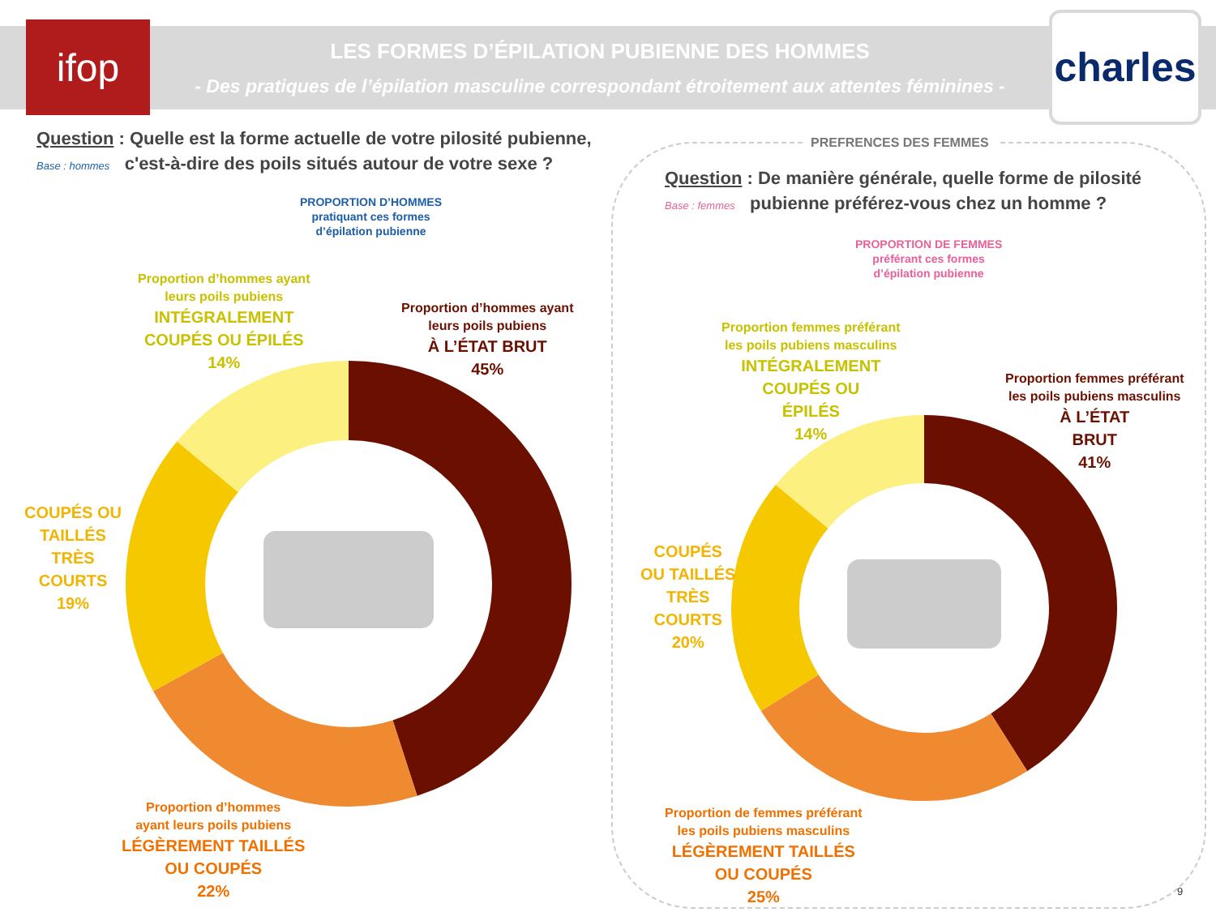ifop
LES FORMES D’ÉPILATION PUBIENNE DES HOMMES
- Des pratiques de l’épilation masculine correspondant étroitement aux attentes féminines -
charles
Question : Quelle est la forme actuelle de votre pilosité pubienne,
Base : hommes c'est-à-dire des poils situés autour de votre sexe ?
PROPORTION D’HOMMES
pratiquant ces formes
d’épilation pubienne
Proportion d’hommes ayant
leurs poils pubiens
INTÉGRALEMENT
COUPÉS OU ÉPILÉS
14%
Proportion d’hommes ayant
leurs poils pubiens
À L’ÉTAT BRUT
45%
COUPÉS OU
TAILLÉS
TRÈS
COURTS
19%
Proportion d’hommes
ayant leurs poils pubiens
LÉGÈREMENT TAILLÉS
OU COUPÉS
22%
PREFRENCES DES FEMMES
Question : De manière générale, quelle forme de pilosité
Base : femmes pubienne préférez-vous chez un homme ?
PROPORTION DE FEMMES
préférant ces formes
d’épilation pubienne
Proportion femmes préférant
les poils pubiens masculins
INTÉGRALEMENT
COUPÉS OU
ÉPILÉS
14%
Proportion femmes préférant
les poils pubiens masculins
À L’ÉTAT
BRUT
41%
COUPÉS
OU TAILLÉS
TRÈS
COURTS
20%
Proportion de femmes préférant
les poils pubiens masculins
LÉGÈREMENT TAILLÉS
OU COUPÉS
25%
9